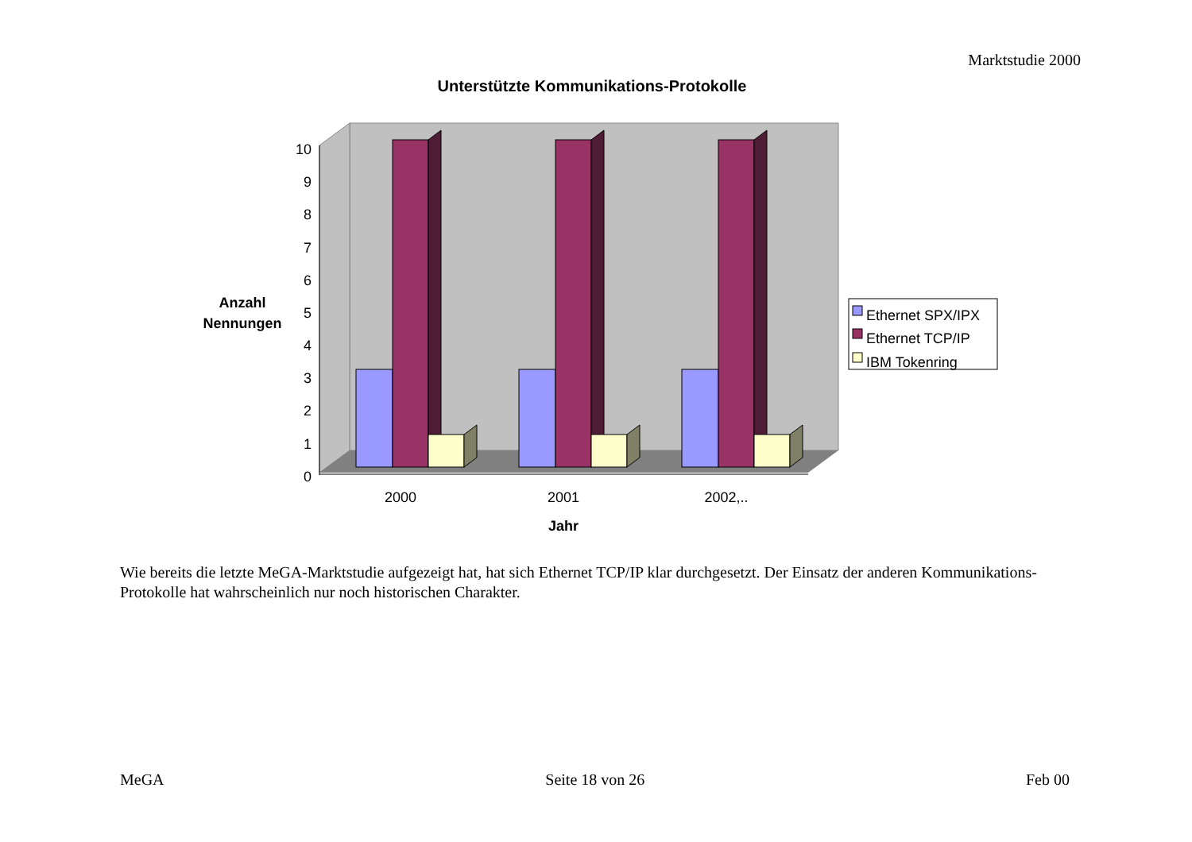Marktstudie 2000
Unterstützte Kommunikations-Protokolle
10
9
8
7
6
5
4
3
2
1
0
2000
2001
2002,..
Jahr
Anzahl
Nennungen
Ethernet SPX/IPX
Ethernet TCP/IP
IBM Tokenring
Wie bereits die letzte MeGA-Marktstudie aufgezeigt hat, hat sich Ethernet TCP/IP klar durchgesetzt. Der Einsatz der anderen Kommunikations-Protokolle hat wahrscheinlich nur noch historischen Charakter.
MeGA Seite 18 von 26 Feb 00